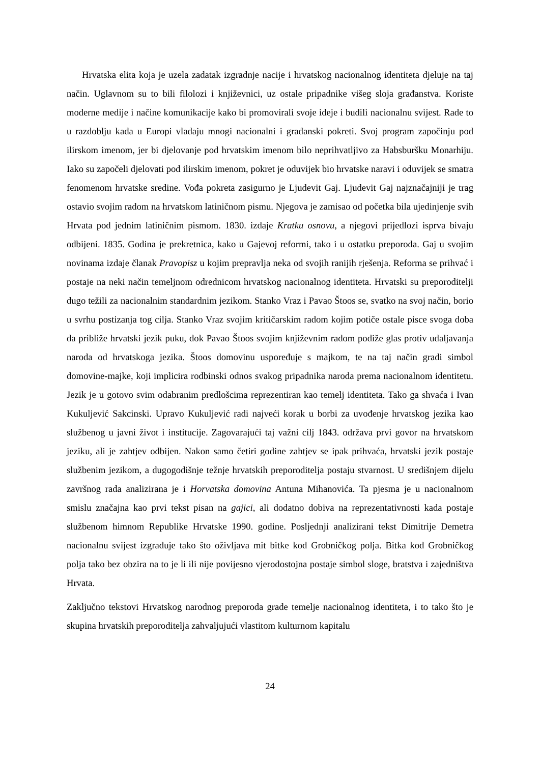Hrvatska elita koja je uzela zadatak izgradnje nacije i hrvatskog nacionalnog identiteta djeluje na taj način. Uglavnom su to bili filolozi i književnici, uz ostale pripadnike višeg sloja građanstva. Koriste moderne medije i načine komunikacije kako bi promovirali svoje ideje i budili nacionalnu svijest. Rade to u razdoblju kada u Europi vladaju mnogi nacionalni i građanski pokreti. Svoj program započinju pod ilirskom imenom, jer bi djelovanje pod hrvatskim imenom bilo neprihvatljivo za Habsburšku Monarhiju. Iako su započeli djelovati pod ilirskim imenom, pokret je oduvijek bio hrvatske naravi i oduvijek se smatra fenomenom hrvatske sredine. Vođa pokreta zasigurno je Ljudevit Gaj. Ljudevit Gaj najznačajniji je trag ostavio svojim radom na hrvatskom latiničnom pismu. Njegova je zamisao od početka bila ujedinjenje svih Hrvata pod jednim latiničnim pismom. 1830. izdaje Kratku osnovu, a njegovi prijedlozi isprva bivaju odbijeni. 1835. Godina je prekretnica, kako u Gajevoj reformi, tako i u ostatku preporoda. Gaj u svojim novinama izdaje članak Pravopisz u kojim prepravlja neka od svojih ranijih rješenja. Reforma se prihvać i postaje na neki način temeljnom odrednicom hrvatskog nacionalnog identiteta. Hrvatski su preporoditelji dugo težili za nacionalnim standardnim jezikom. Stanko Vraz i Pavao Štoos se, svatko na svoj način, borio u svrhu postizanja tog cilja. Stanko Vraz svojim kritičarskim radom kojim potiče ostale pisce svoga doba da približe hrvatski jezik puku, dok Pavao Štoos svojim književnim radom podiže glas protiv udaljavanja naroda od hrvatskoga jezika. Štoos domovinu uspoređuje s majkom, te na taj način gradi simbol domovine-majke, koji implicira rodbinski odnos svakog pripadnika naroda prema nacionalnom identitetu. Jezik je u gotovo svim odabranim predlošcima reprezentiran kao temelj identiteta. Tako ga shvaća i Ivan Kukuljević Sakcinski. Upravo Kukuljević radi najveći korak u borbi za uvođenje hrvatskog jezika kao službenog u javni život i institucije. Zagovarajući taj važni cilj 1843. održava prvi govor na hrvatskom jeziku, ali je zahtjev odbijen. Nakon samo četiri godine zahtjev se ipak prihvaća, hrvatski jezik postaje službenim jezikom, a dugogodišnje težnje hrvatskih preporoditelja postaju stvarnost. U središnjem dijelu završnog rada analizirana je i Horvatska domovina Antuna Mihanovića. Ta pjesma je u nacionalnom smislu značajna kao prvi tekst pisan na gajici, ali dodatno dobiva na reprezentativnosti kada postaje službenom himnom Republike Hrvatske 1990. godine. Posljednji analizirani tekst Dimitrije Demetra nacionalnu svijest izgrađuje tako što oživljava mit bitke kod Grobničkog polja. Bitka kod Grobničkog polja tako bez obzira na to je li ili nije povijesno vjerodostojna postaje simbol sloge, bratstva i zajedništva Hrvata.
Zaključno tekstovi Hrvatskog narodnog preporoda grade temelje nacionalnog identiteta, i to tako što je skupina hrvatskih preporoditelja zahvaljujući vlastitom kulturnom kapitalu
24